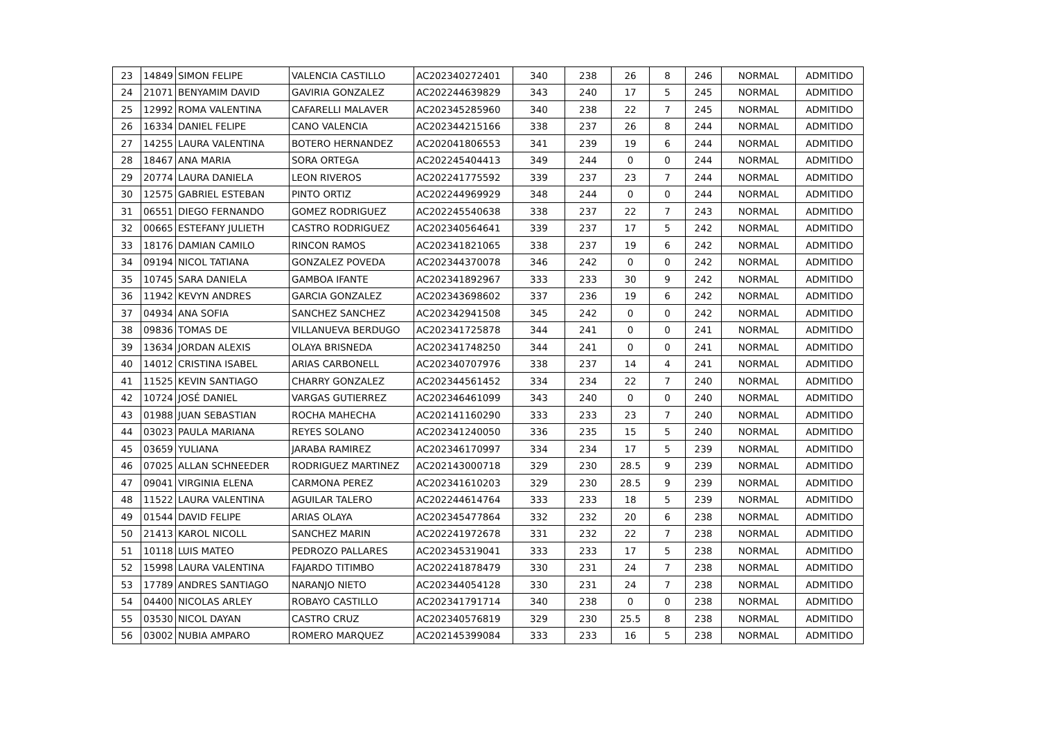| 23 | 14849 | SIMON FELIPE | VALENCIA CASTILLO | AC202340272401 | 340 | 238 | 26 | 8 | 246 | NORMAL | ADMITIDO |
| 24 | 21071 | BENYAMIM DAVID | GAVIRIA GONZALEZ | AC202244639829 | 343 | 240 | 17 | 5 | 245 | NORMAL | ADMITIDO |
| 25 | 12992 | ROMA VALENTINA | CAFARELLI MALAVER | AC202345285960 | 340 | 238 | 22 | 7 | 245 | NORMAL | ADMITIDO |
| 26 | 16334 | DANIEL FELIPE | CANO VALENCIA | AC202344215166 | 338 | 237 | 26 | 8 | 244 | NORMAL | ADMITIDO |
| 27 | 14255 | LAURA VALENTINA | BOTERO HERNANDEZ | AC202041806553 | 341 | 239 | 19 | 6 | 244 | NORMAL | ADMITIDO |
| 28 | 18467 | ANA MARIA | SORA ORTEGA | AC202245404413 | 349 | 244 | 0 | 0 | 244 | NORMAL | ADMITIDO |
| 29 | 20774 | LAURA DANIELA | LEON RIVEROS | AC202241775592 | 339 | 237 | 23 | 7 | 244 | NORMAL | ADMITIDO |
| 30 | 12575 | GABRIEL ESTEBAN | PINTO ORTIZ | AC202244969929 | 348 | 244 | 0 | 0 | 244 | NORMAL | ADMITIDO |
| 31 | 06551 | DIEGO FERNANDO | GOMEZ RODRIGUEZ | AC202245540638 | 338 | 237 | 22 | 7 | 243 | NORMAL | ADMITIDO |
| 32 | 00665 | ESTEFANY JULIETH | CASTRO RODRIGUEZ | AC202340564641 | 339 | 237 | 17 | 5 | 242 | NORMAL | ADMITIDO |
| 33 | 18176 | DAMIAN CAMILO | RINCON RAMOS | AC202341821065 | 338 | 237 | 19 | 6 | 242 | NORMAL | ADMITIDO |
| 34 | 09194 | NICOL TATIANA | GONZALEZ POVEDA | AC202344370078 | 346 | 242 | 0 | 0 | 242 | NORMAL | ADMITIDO |
| 35 | 10745 | SARA DANIELA | GAMBOA IFANTE | AC202341892967 | 333 | 233 | 30 | 9 | 242 | NORMAL | ADMITIDO |
| 36 | 11942 | KEVYN ANDRES | GARCIA GONZALEZ | AC202343698602 | 337 | 236 | 19 | 6 | 242 | NORMAL | ADMITIDO |
| 37 | 04934 | ANA SOFIA | SANCHEZ SANCHEZ | AC202342941508 | 345 | 242 | 0 | 0 | 242 | NORMAL | ADMITIDO |
| 38 | 09836 | TOMAS DE | VILLANUEVA BERDUGO | AC202341725878 | 344 | 241 | 0 | 0 | 241 | NORMAL | ADMITIDO |
| 39 | 13634 | JORDAN ALEXIS | OLAYA BRISNEDA | AC202341748250 | 344 | 241 | 0 | 0 | 241 | NORMAL | ADMITIDO |
| 40 | 14012 | CRISTINA ISABEL | ARIAS CARBONELL | AC202340707976 | 338 | 237 | 14 | 4 | 241 | NORMAL | ADMITIDO |
| 41 | 11525 | KEVIN SANTIAGO | CHARRY GONZALEZ | AC202344561452 | 334 | 234 | 22 | 7 | 240 | NORMAL | ADMITIDO |
| 42 | 10724 | JOSÉ DANIEL | VARGAS GUTIERREZ | AC202346461099 | 343 | 240 | 0 | 0 | 240 | NORMAL | ADMITIDO |
| 43 | 01988 | JUAN SEBASTIAN | ROCHA MAHECHA | AC202141160290 | 333 | 233 | 23 | 7 | 240 | NORMAL | ADMITIDO |
| 44 | 03023 | PAULA MARIANA | REYES SOLANO | AC202341240050 | 336 | 235 | 15 | 5 | 240 | NORMAL | ADMITIDO |
| 45 | 03659 | YULIANA | JARABA RAMIREZ | AC202346170997 | 334 | 234 | 17 | 5 | 239 | NORMAL | ADMITIDO |
| 46 | 07025 | ALLAN SCHNEEDER | RODRIGUEZ MARTINEZ | AC202143000718 | 329 | 230 | 28.5 | 9 | 239 | NORMAL | ADMITIDO |
| 47 | 09041 | VIRGINIA ELENA | CARMONA PEREZ | AC202341610203 | 329 | 230 | 28.5 | 9 | 239 | NORMAL | ADMITIDO |
| 48 | 11522 | LAURA VALENTINA | AGUILAR TALERO | AC202244614764 | 333 | 233 | 18 | 5 | 239 | NORMAL | ADMITIDO |
| 49 | 01544 | DAVID FELIPE | ARIAS OLAYA | AC202345477864 | 332 | 232 | 20 | 6 | 238 | NORMAL | ADMITIDO |
| 50 | 21413 | KAROL NICOLL | SANCHEZ MARIN | AC202241972678 | 331 | 232 | 22 | 7 | 238 | NORMAL | ADMITIDO |
| 51 | 10118 | LUIS MATEO | PEDROZO PALLARES | AC202345319041 | 333 | 233 | 17 | 5 | 238 | NORMAL | ADMITIDO |
| 52 | 15998 | LAURA VALENTINA | FAJARDO TITIMBO | AC202241878479 | 330 | 231 | 24 | 7 | 238 | NORMAL | ADMITIDO |
| 53 | 17789 | ANDRES SANTIAGO | NARANJO NIETO | AC202344054128 | 330 | 231 | 24 | 7 | 238 | NORMAL | ADMITIDO |
| 54 | 04400 | NICOLAS ARLEY | ROBAYO CASTILLO | AC202341791714 | 340 | 238 | 0 | 0 | 238 | NORMAL | ADMITIDO |
| 55 | 03530 | NICOL DAYAN | CASTRO CRUZ | AC202340576819 | 329 | 230 | 25.5 | 8 | 238 | NORMAL | ADMITIDO |
| 56 | 03002 | NUBIA AMPARO | ROMERO MARQUEZ | AC202145399084 | 333 | 233 | 16 | 5 | 238 | NORMAL | ADMITIDO |